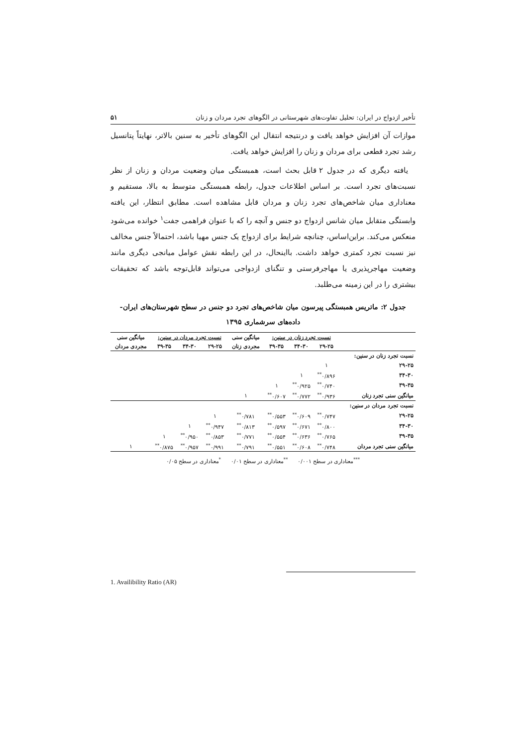تأخیر ازدواج در ایران: تحلیل تفاوت‌های شهرستانی در الگوهای تجرد مردان و زنان ۵۱
موازات آن افزایش خواهد یافت و درنتیجه انتقال این الگوهای تأخیر به سنین بالاتر، نهایتاً پتانسیل رشد تجرد قطعی برای مردان و زنان را افزایش خواهد یافت.
یافته دیگری که در جدول ۲ قابل بحث است، همبستگی میان وضعیت مردان و زنان از نظر نسبت‌های تجرد است. بر اساس اطلاعات جدول، رابطه همبستگی متوسط به بالا، مستقیم و معناداری میان شاخص‌های تجرد زنان و مردان قابل مشاهده است. مطابق انتظار، این یافته وابستگی متقابل میان شانس ازدواج دو جنس و آنچه را که با عنوان فراهمی جفت<sup>۱</sup> خوانده می‌شود منعکس می‌کند. براین‌اساس، چنانچه شرایط برای ازدواج یک جنس مهیا باشد، احتمالاً جنس مخالف نیز نسبت تجرد کمتری خواهد داشت. بااینحال، در این رابطه نقش عوامل میانجی دیگری مانند وضعیت مهاجرپذیری یا مهاجرفرستی و تنگنای ازدواجی می‌تواند قابل‌توجه باشد که تحقیقات بیشتری را در این زمینه می‌طلبد.
جدول ۲: ماتریس همبستگی پیرسون میان شاخص‌های تجرد دو جنس در سطح شهرستان‌های ایران- داده‌های سرشماری ۱۳۹۵
| | نسبت تجرد زنان در سنین: | | | میانگین سنی | نسبت تجرد مردان در سنین: | | | میانگین سنی |
| --- | --- | --- | --- | --- | --- | --- | --- | --- |
| | ۲۹-۲۵ | ۳۴-۳۰ | ۳۹-۳۵ | مجردی زنان | ۲۹-۲۵ | ۳۴-۳۰ | ۳۹-۳۵ | مجردی مردان |
| نسبت تجرد زنان در سنین: | | | | | | | | |
| ۲۹-۲۵ | ۱ | | | | | | | |
| ۳۴-۳۰ | ۰/۸۹۶<sup>**</sup> | ۱ | | | | | | |
| ۳۹-۳۵ | ۰/۷۴۰<sup>**</sup> | ۰/۹۲۵<sup>**</sup> | ۱ | | | | | |
| میانگین سنی تجرد زنان | ۰/۹۳۶<sup>**</sup> | ۰/۷۷۲<sup>**</sup> | ۰/۶۰۷<sup>**</sup> | ۱ | | | | |
| نسبت تجرد مردان در سنین: | | | | | | | | |
| ۲۹-۲۵ | ۰/۷۴۷<sup>**</sup> | ۰/۶۰۹<sup>**</sup> | ۰/۵۵۳<sup>**</sup> | ۰/۷۸۱<sup>**</sup> | ۱ | | | |
| ۳۴-۳۰ | ۰/۸۰۰<sup>**</sup> | ۰/۶۷۱<sup>**</sup> | ۰/۵۹۷<sup>**</sup> | ۰/۸۱۳<sup>**</sup> | ۰/۹۴۷<sup>**</sup> | ۱ | | |
| ۳۹-۳۵ | ۰/۷۶۵<sup>**</sup> | ۰/۶۳۶<sup>**</sup> | ۰/۵۵۴<sup>**</sup> | ۰/۷۷۱<sup>**</sup> | ۰/۸۵۳<sup>**</sup> | ۰/۹۵۰<sup>**</sup> | ۱ | |
| میانگین سنی تجرد مردان | ۰/۷۴۸<sup>**</sup> | ۰/۶۰۸<sup>**</sup> | ۰/۵۵۱<sup>**</sup> | ۰/۷۹۱<sup>**</sup> | ۰/۹۹۱<sup>**</sup> | ۰/۹۵۷<sup>**</sup> | ۰/۸۷۵<sup>**</sup> | ۱ |
<sup>***</sup> معناداری در سطح ۰/۰۰۱ <sup>**</sup>معناداری در سطح ۰/۰۱ <sup>*</sup>معناداری در سطح ۰/۰۵
1. Availibility Ratio (AR)